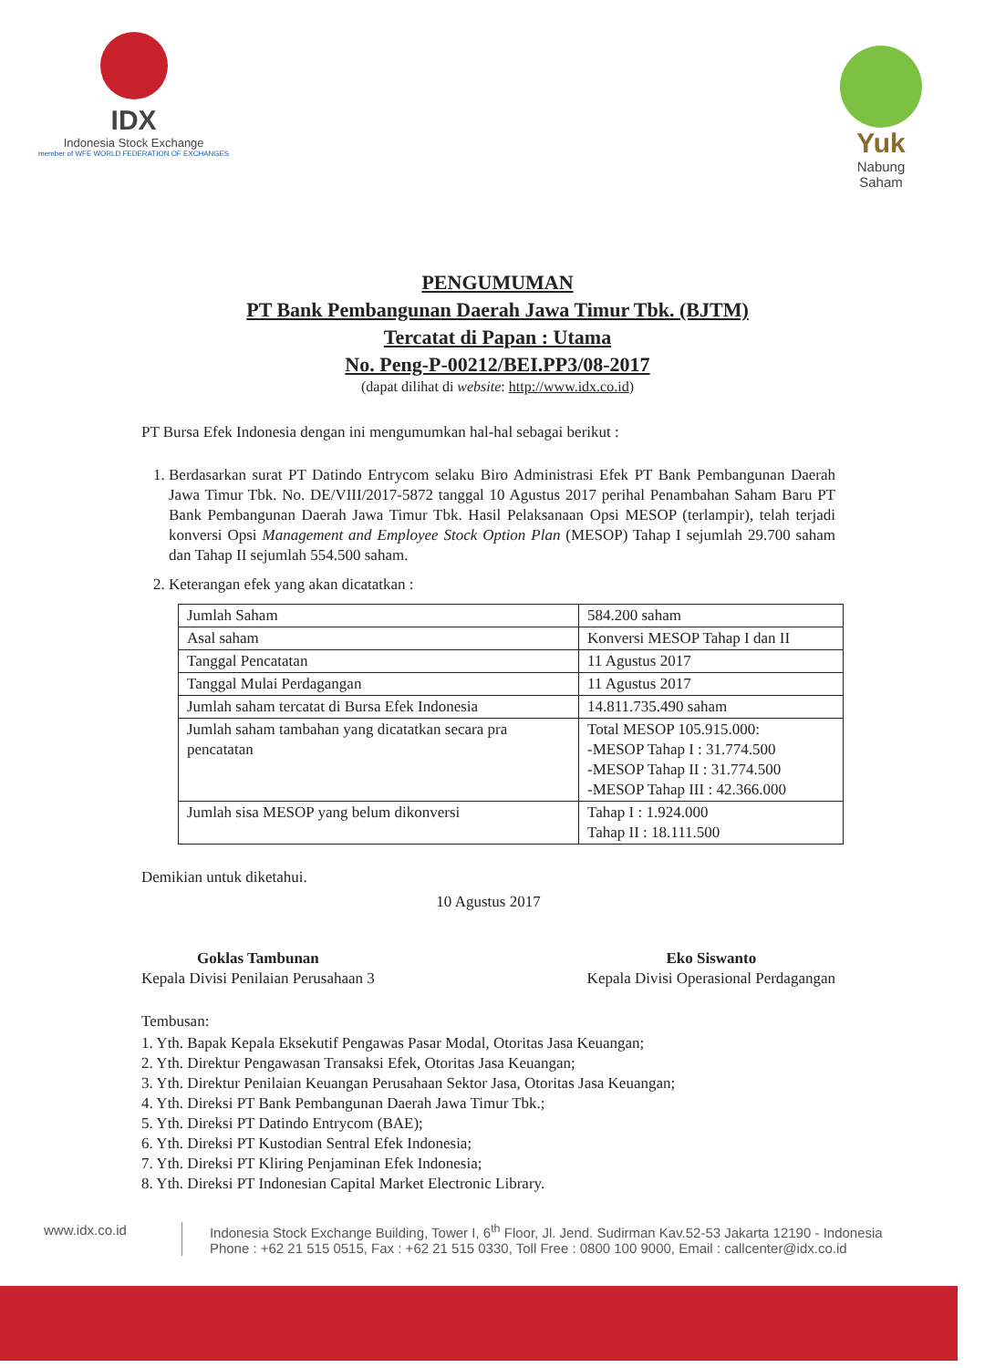IDX
Indonesia Stock Exchange
member of WFE WORLD FEDERATION OF EXCHANGES
Yuk
Nabung
Saham
PENGUMUMAN
PT Bank Pembangunan Daerah Jawa Timur Tbk. (BJTM)
Tercatat di Papan : Utama
No. Peng-P-00212/BEI.PP3/08-2017
(dapat dilihat di website: http://www.idx.co.id)
PT Bursa Efek Indonesia dengan ini mengumumkan hal-hal sebagai berikut :
1. Berdasarkan surat PT Datindo Entrycom selaku Biro Administrasi Efek PT Bank Pembangunan Daerah Jawa Timur Tbk. No. DE/VIII/2017-5872 tanggal 10 Agustus 2017 perihal Penambahan Saham Baru PT Bank Pembangunan Daerah Jawa Timur Tbk. Hasil Pelaksanaan Opsi MESOP (terlampir), telah terjadi konversi Opsi Management and Employee Stock Option Plan (MESOP) Tahap I sejumlah 29.700 saham dan Tahap II sejumlah 554.500 saham.
2. Keterangan efek yang akan dicatatkan :
| Jumlah Saham | 584.200 saham |
| Asal saham | Konversi MESOP Tahap I dan II |
| Tanggal Pencatatan | 11 Agustus 2017 |
| Tanggal Mulai Perdagangan | 11 Agustus 2017 |
| Jumlah saham tercatat di Bursa Efek Indonesia | 14.811.735.490 saham |
| Jumlah saham tambahan yang dicatatkan secara pra pencatatan | Total MESOP 105.915.000: -MESOP Tahap I : 31.774.500 -MESOP Tahap II : 31.774.500 -MESOP Tahap III : 42.366.000 |
| Jumlah sisa MESOP yang belum dikonversi | Tahap I : 1.924.000 Tahap II : 18.111.500 |
Demikian untuk diketahui.
10 Agustus 2017
Goklas Tambunan
Kepala Divisi Penilaian Perusahaan 3
Eko Siswanto
Kepala Divisi Operasional Perdagangan
Tembusan:
1. Yth. Bapak Kepala Eksekutif Pengawas Pasar Modal, Otoritas Jasa Keuangan;
2. Yth. Direktur Pengawasan Transaksi Efek, Otoritas Jasa Keuangan;
3. Yth. Direktur Penilaian Keuangan Perusahaan Sektor Jasa, Otoritas Jasa Keuangan;
4. Yth. Direksi PT Bank Pembangunan Daerah Jawa Timur Tbk.;
5. Yth. Direksi PT Datindo Entrycom (BAE);
6. Yth. Direksi PT Kustodian Sentral Efek Indonesia;
7. Yth. Direksi PT Kliring Penjaminan Efek Indonesia;
8. Yth. Direksi PT Indonesian Capital Market Electronic Library.
www.idx.co.id Indonesia Stock Exchange Building, Tower I, 6<sup>th</sup> Floor, Jl. Jend. Sudirman Kav.52-53 Jakarta 12190 - Indonesia
Phone : +62 21 515 0515, Fax : +62 21 515 0330, Toll Free : 0800 100 9000, Email : callcenter@idx.co.id